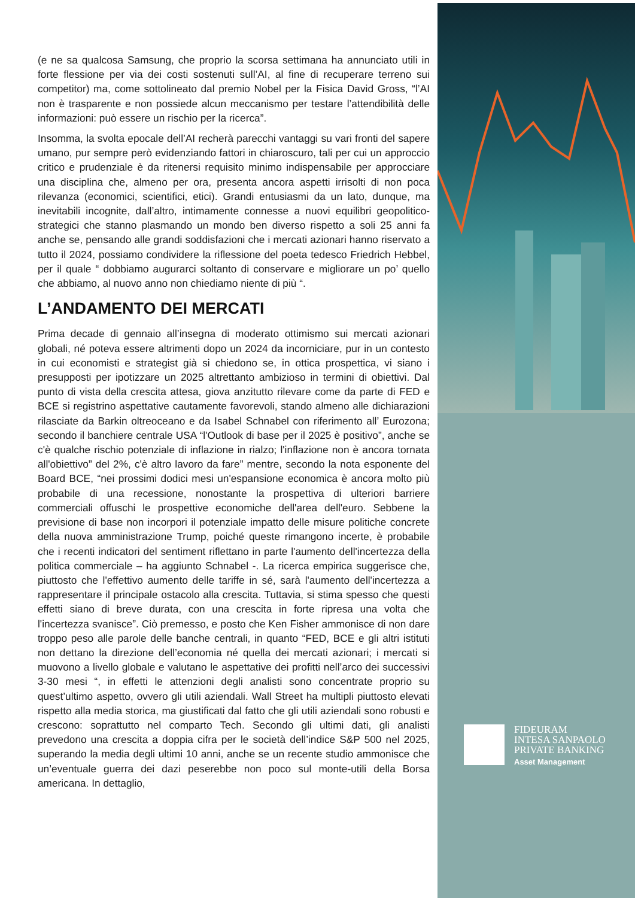(e ne sa qualcosa Samsung, che proprio la scorsa settimana ha annunciato utili in forte flessione per via dei costi sostenuti sull’AI, al fine di recuperare terreno sui competitor) ma, come sottolineato dal premio Nobel per la Fisica David Gross, “l’AI non è trasparente e non possiede alcun meccanismo per testare l’attendibilità delle informazioni: può essere un rischio per la ricerca”.
Insomma, la svolta epocale dell’AI recherà parecchi vantaggi su vari fronti del sapere umano, pur sempre però evidenziando fattori in chiaroscuro, tali per cui un approccio critico e prudenziale è da ritenersi requisito minimo indispensabile per approcciare una disciplina che, almeno per ora, presenta ancora aspetti irrisolti di non poca rilevanza (economici, scientifici, etici). Grandi entusiasmi da un lato, dunque, ma inevitabili incognite, dall’altro, intimamente connesse a nuovi equilibri geopolitico-strategici che stanno plasmando un mondo ben diverso rispetto a soli 25 anni fa anche se, pensando alle grandi soddisfazioni che i mercati azionari hanno riservato a tutto il 2024, possiamo condividere la riflessione del poeta tedesco Friedrich Hebbel, per il quale “ dobbiamo augurarci soltanto di conservare e migliorare un po’ quello che abbiamo, al nuovo anno non chiediamo niente di più “.
L’ANDAMENTO DEI MERCATI
Prima decade di gennaio all’insegna di moderato ottimismo sui mercati azionari globali, né poteva essere altrimenti dopo un 2024 da incorniciare, pur in un contesto in cui economisti e strategist già si chiedono se, in ottica prospettica, vi siano i presupposti per ipotizzare un 2025 altrettanto ambizioso in termini di obiettivi. Dal punto di vista della crescita attesa, giova anzitutto rilevare come da parte di FED e BCE si registrino aspettative cautamente favorevoli, stando almeno alle dichiarazioni rilasciate da Barkin oltreoceano e da Isabel Schnabel con riferimento all’ Eurozona; secondo il banchiere centrale USA “l'Outlook di base per il 2025 è positivo”, anche se c'è qualche rischio potenziale di inflazione in rialzo; l'inflazione non è ancora tornata all'obiettivo” del 2%, c'è altro lavoro da fare” mentre, secondo la nota esponente del Board BCE, “nei prossimi dodici mesi un'espansione economica è ancora molto più probabile di una recessione, nonostante la prospettiva di ulteriori barriere commerciali offuschi le prospettive economiche dell'area dell'euro. Sebbene la previsione di base non incorpori il potenziale impatto delle misure politiche concrete della nuova amministrazione Trump, poiché queste rimangono incerte, è probabile che i recenti indicatori del sentiment riflettano in parte l'aumento dell'incertezza della politica commerciale – ha aggiunto Schnabel -. La ricerca empirica suggerisce che, piuttosto che l'effettivo aumento delle tariffe in sé, sarà l'aumento dell'incertezza a rappresentare il principale ostacolo alla crescita. Tuttavia, si stima spesso che questi effetti siano di breve durata, con una crescita in forte ripresa una volta che l'incertezza svanisce”. Ciò premesso, e posto che Ken Fisher ammonisce di non dare troppo peso alle parole delle banche centrali, in quanto “FED, BCE e gli altri istituti non dettano la direzione dell’economia né quella dei mercati azionari; i mercati si muovono a livello globale e valutano le aspettative dei profitti nell’arco dei successivi 3-30 mesi “, in effetti le attenzioni degli analisti sono concentrate proprio su quest’ultimo aspetto, ovvero gli utili aziendali. Wall Street ha multipli piuttosto elevati rispetto alla media storica, ma giustificati dal fatto che gli utili aziendali sono robusti e crescono: soprattutto nel comparto Tech. Secondo gli ultimi dati, gli analisti prevedono una crescita a doppia cifra per le società dell’indice S&P 500 nel 2025, superando la media degli ultimi 10 anni, anche se un recente studio ammonisce che un’eventuale guerra dei dazi peserebbe non poco sul monte-utili della Borsa americana. In dettaglio,
FIDEURAM
INTESA SANPAOLO
PRIVATE BANKING
Asset Management